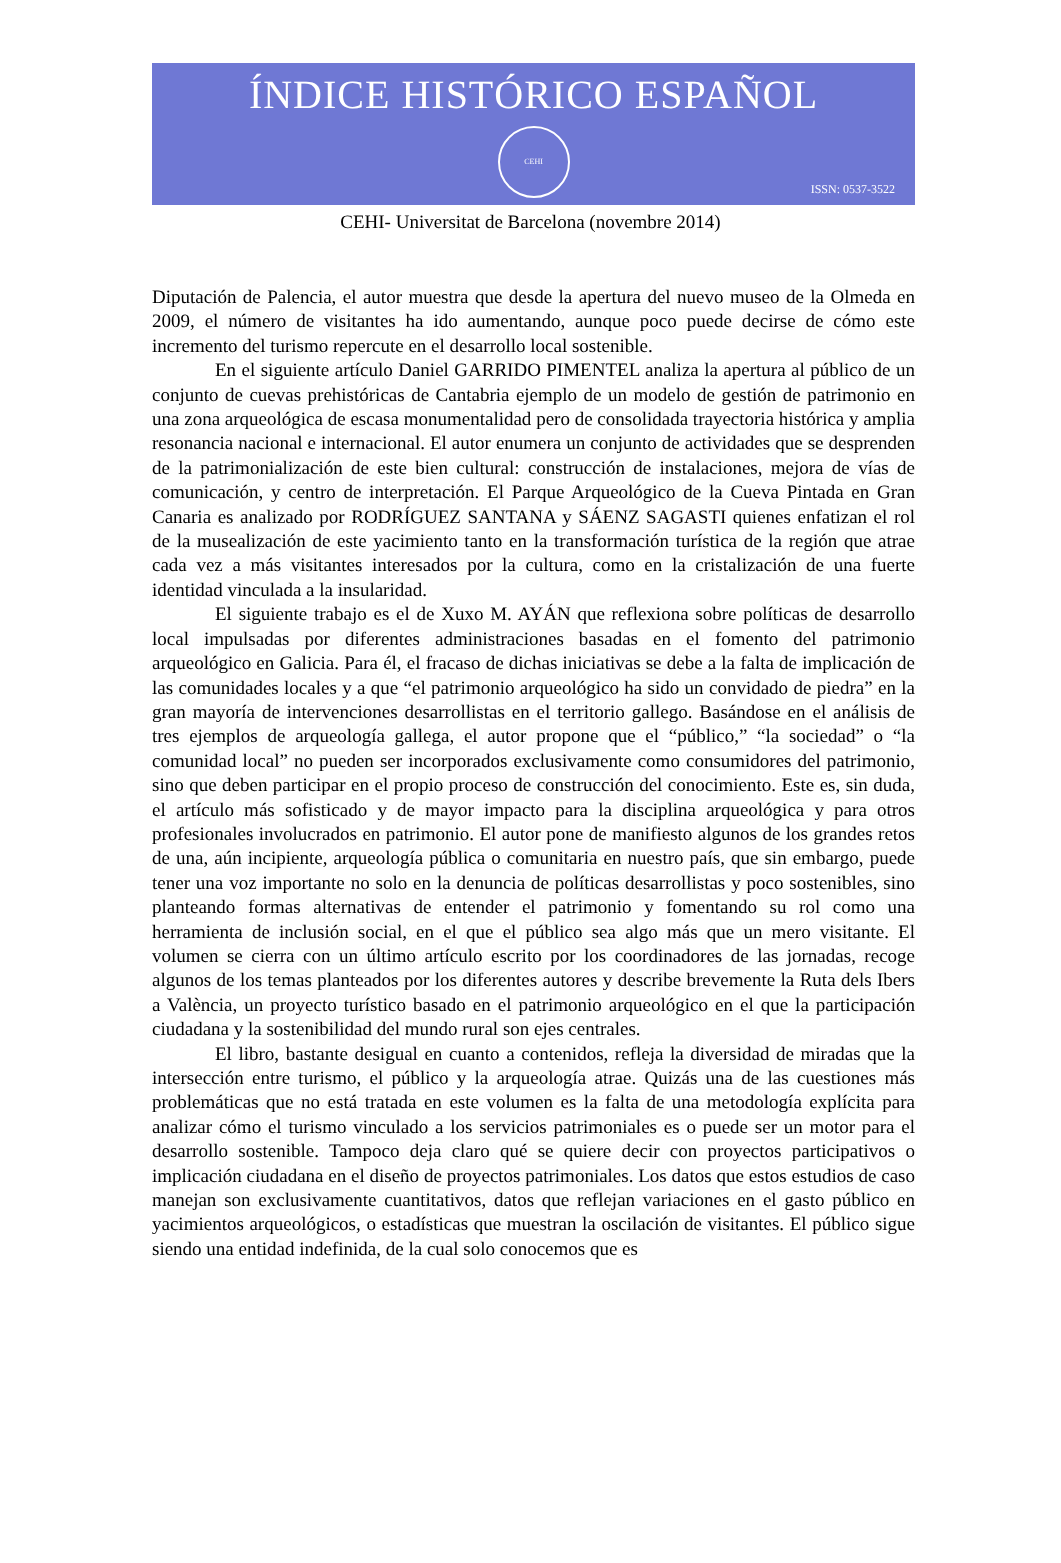ÍNDICE HISTÓRICO ESPAÑOL
CEHI
ISSN: 0537-3522
CEHI- Universitat de Barcelona (novembre 2014)
Diputación de Palencia, el autor muestra que desde la apertura del nuevo museo de la Olmeda en 2009, el número de visitantes ha ido aumentando, aunque poco puede decirse de cómo este incremento del turismo repercute en el desarrollo local sostenible.
En el siguiente artículo Daniel GARRIDO PIMENTEL analiza la apertura al público de un conjunto de cuevas prehistóricas de Cantabria ejemplo de un modelo de gestión de patrimonio en una zona arqueológica de escasa monumentalidad pero de consolidada trayectoria histórica y amplia resonancia nacional e internacional. El autor enumera un conjunto de actividades que se desprenden de la patrimonialización de este bien cultural: construcción de instalaciones, mejora de vías de comunicación, y centro de interpretación. El Parque Arqueológico de la Cueva Pintada en Gran Canaria es analizado por RODRÍGUEZ SANTANA y SÁENZ SAGASTI quienes enfatizan el rol de la musealización de este yacimiento tanto en la transformación turística de la región que atrae cada vez a más visitantes interesados por la cultura, como en la cristalización de una fuerte identidad vinculada a la insularidad.
El siguiente trabajo es el de Xuxo M. AYÁN que reflexiona sobre políticas de desarrollo local impulsadas por diferentes administraciones basadas en el fomento del patrimonio arqueológico en Galicia. Para él, el fracaso de dichas iniciativas se debe a la falta de implicación de las comunidades locales y a que “el patrimonio arqueológico ha sido un convidado de piedra” en la gran mayoría de intervenciones desarrollistas en el territorio gallego. Basándose en el análisis de tres ejemplos de arqueología gallega, el autor propone que el “público,” “la sociedad” o “la comunidad local” no pueden ser incorporados exclusivamente como consumidores del patrimonio, sino que deben participar en el propio proceso de construcción del conocimiento. Este es, sin duda, el artículo más sofisticado y de mayor impacto para la disciplina arqueológica y para otros profesionales involucrados en patrimonio. El autor pone de manifiesto algunos de los grandes retos de una, aún incipiente, arqueología pública o comunitaria en nuestro país, que sin embargo, puede tener una voz importante no solo en la denuncia de políticas desarrollistas y poco sostenibles, sino planteando formas alternativas de entender el patrimonio y fomentando su rol como una herramienta de inclusión social, en el que el público sea algo más que un mero visitante. El volumen se cierra con un último artículo escrito por los coordinadores de las jornadas, recoge algunos de los temas planteados por los diferentes autores y describe brevemente la Ruta dels Ibers a València, un proyecto turístico basado en el patrimonio arqueológico en el que la participación ciudadana y la sostenibilidad del mundo rural son ejes centrales.
El libro, bastante desigual en cuanto a contenidos, refleja la diversidad de miradas que la intersección entre turismo, el público y la arqueología atrae. Quizás una de las cuestiones más problemáticas que no está tratada en este volumen es la falta de una metodología explícita para analizar cómo el turismo vinculado a los servicios patrimoniales es o puede ser un motor para el desarrollo sostenible. Tampoco deja claro qué se quiere decir con proyectos participativos o implicación ciudadana en el diseño de proyectos patrimoniales. Los datos que estos estudios de caso manejan son exclusivamente cuantitativos, datos que reflejan variaciones en el gasto público en yacimientos arqueológicos, o estadísticas que muestran la oscilación de visitantes. El público sigue siendo una entidad indefinida, de la cual solo conocemos que es